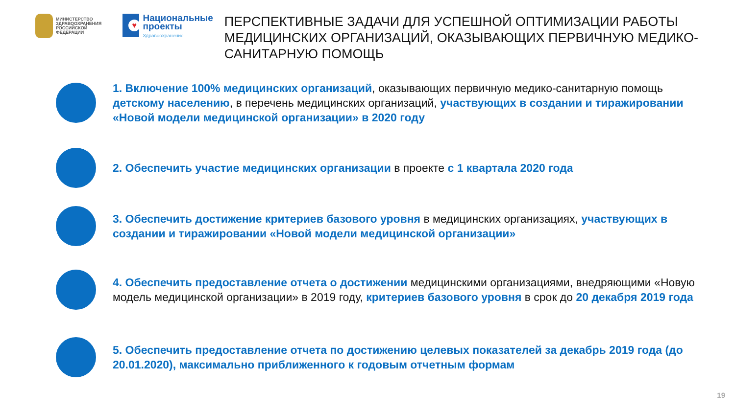МИНИСТЕРСТВО
ЗДРАВООХРАНЕНИЯ
РОССИЙСКОЙ ФЕДЕРАЦИИ
♥
Национальные проекты
Здравоохранение
ПЕРСПЕКТИВНЫЕ ЗАДАЧИ ДЛЯ УСПЕШНОЙ ОПТИМИЗАЦИИ РАБОТЫ МЕДИЦИНСКИХ ОРГАНИЗАЦИЙ, ОКАЗЫВАЮЩИХ ПЕРВИЧНУЮ МЕДИКО-САНИТАРНУЮ ПОМОЩЬ
1. Включение 100% медицинских организаций, оказывающих первичную медико-санитарную помощь детскому населению, в перечень медицинских организаций, участвующих в создании и тиражировании «Новой модели медицинской организации» в 2020 году
2. Обеспечить участие медицинских организации в проекте с 1 квартала 2020 года
3. Обеспечить достижение критериев базового уровня в медицинских организациях, участвующих в создании и тиражировании «Новой модели медицинской организации»
4. Обеспечить предоставление отчета о достижении медицинскими организациями, внедряющими «Новую модель медицинской организации» в 2019 году, критериев базового уровня в срок до 20 декабря 2019 года
5. Обеспечить предоставление отчета по достижению целевых показателей за декабрь 2019 года (до 20.01.2020), максимально приближенного к годовым отчетным формам
19